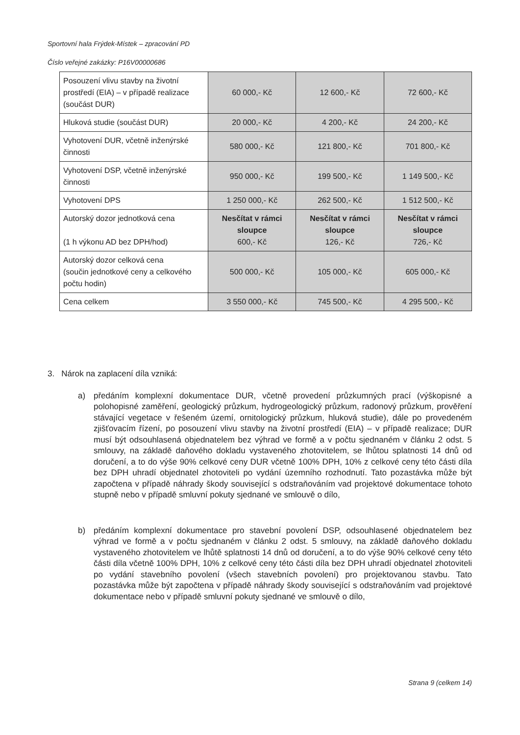Sportovní hala Frýdek-Místek – zpracování PD
Číslo veřejné zakázky: P16V00000686
| Posouzení vlivu stavby na životní prostředí (EIA) – v případě realizace (součást DUR) | 60 000,- Kč | 12 600,- Kč | 72 600,- Kč |
| Hluková studie (součást DUR) | 20 000,- Kč | 4 200,- Kč | 24 200,- Kč |
| Vyhotovení DUR, včetně inženýrské činnosti | 580 000,- Kč | 121 800,- Kč | 701 800,- Kč |
| Vyhotovení DSP, včetně inženýrské činnosti | 950 000,- Kč | 199 500,- Kč | 1 149 500,- Kč |
| Vyhotovení DPS | 1 250 000,- Kč | 262 500,- Kč | 1 512 500,- Kč |
| Autorský dozor jednotková cena (1 h výkonu AD bez DPH/hod) | Nesčítat v rámci sloupce 600,- Kč | Nesčítat v rámci sloupce 126,- Kč | Nesčítat v rámci sloupce 726,- Kč |
| Autorský dozor celková cena (součin jednotkové ceny a celkového počtu hodin) | 500 000,- Kč | 105 000,- Kč | 605 000,- Kč |
| Cena celkem | 3 550 000,- Kč | 745 500,- Kč | 4 295 500,- Kč |
3. Nárok na zaplacení díla vzniká:
a) předáním komplexní dokumentace DUR, včetně provedení průzkumných prací (výškopisné a polohopisné zaměření, geologický průzkum, hydrogeologický průzkum, radonový průzkum, prověření stávající vegetace v řešeném území, ornitologický průzkum, hluková studie), dále po provedeném zjišťovacím řízení, po posouzení vlivu stavby na životní prostředí (EIA) – v případě realizace; DUR musí být odsouhlasená objednatelem bez výhrad ve formě a v počtu sjednaném v článku 2 odst. 5 smlouvy, na základě daňového dokladu vystaveného zhotovitelem, se lhůtou splatnosti 14 dnů od doručení, a to do výše 90% celkové ceny DUR včetně 100% DPH, 10% z celkové ceny této části díla bez DPH uhradí objednatel zhotoviteli po vydání územního rozhodnutí. Tato pozastávka může být započtena v případě náhrady škody související s odstraňováním vad projektové dokumentace tohoto stupně nebo v případě smluvní pokuty sjednané ve smlouvě o dílo,
b) předáním komplexní dokumentace pro stavební povolení DSP, odsouhlasené objednatelem bez výhrad ve formě a v počtu sjednaném v článku 2 odst. 5 smlouvy, na základě daňového dokladu vystaveného zhotovitelem ve lhůtě splatnosti 14 dnů od doručení, a to do výše 90% celkové ceny této části díla včetně 100% DPH, 10% z celkové ceny této části díla bez DPH uhradí objednatel zhotoviteli po vydání stavebního povolení (všech stavebních povolení) pro projektovanou stavbu. Tato pozastávka může být započtena v případě náhrady škody související s odstraňováním vad projektové dokumentace nebo v případě smluvní pokuty sjednané ve smlouvě o dílo,
Strana 9 (celkem 14)